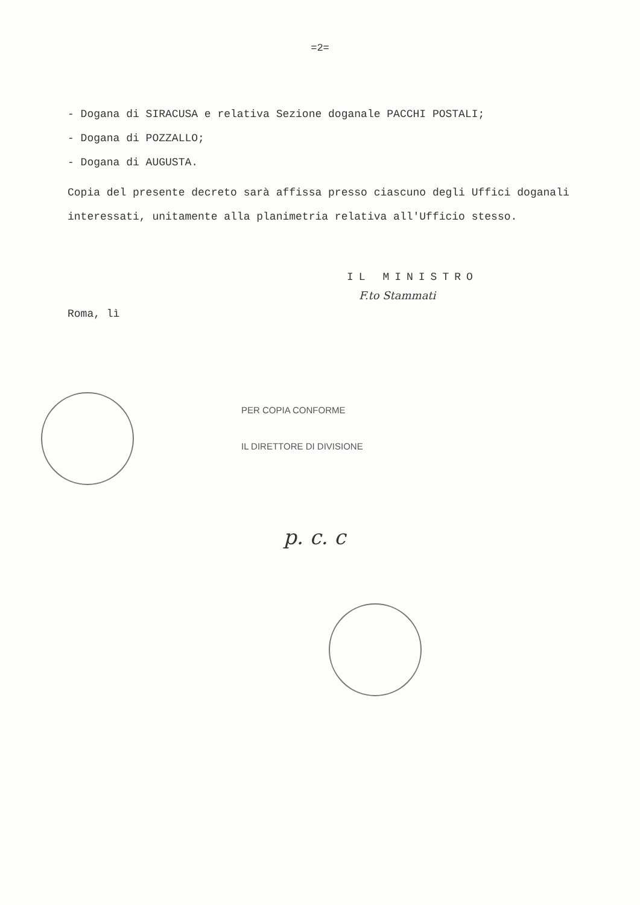=2=
- Dogana di SIRACUSA e relativa Sezione doganale PACCHI POSTALI;
- Dogana di POZZALLO;
- Dogana di AUGUSTA.
Copia del presente decreto sarà affissa presso ciascuno degli Uffici doganali interessati, unitamente alla planimetria relativa all'Ufficio stesso.
IL MINISTRO
F.to Stammati
Roma, lì
PER COPIA CONFORME
IL DIRETTORE DI DIVISIONE
p. c. c